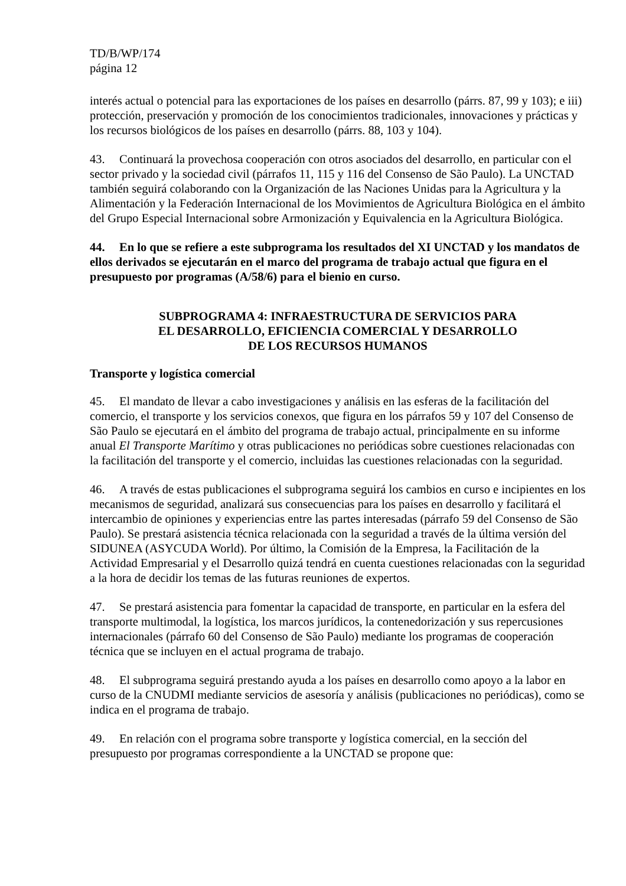TD/B/WP/174
página 12
interés actual o potencial para las exportaciones de los países en desarrollo (párrs. 87, 99 y 103); e iii) protección, preservación y promoción de los conocimientos tradicionales, innovaciones y prácticas y los recursos biológicos de los países en desarrollo (párrs. 88, 103 y 104).
43. Continuará la provechosa cooperación con otros asociados del desarrollo, en particular con el sector privado y la sociedad civil (párrafos 11, 115 y 116 del Consenso de São Paulo). La UNCTAD también seguirá colaborando con la Organización de las Naciones Unidas para la Agricultura y la Alimentación y la Federación Internacional de los Movimientos de Agricultura Biológica en el ámbito del Grupo Especial Internacional sobre Armonización y Equivalencia en la Agricultura Biológica.
44. En lo que se refiere a este subprograma los resultados del XI UNCTAD y los mandatos de ellos derivados se ejecutarán en el marco del programa de trabajo actual que figura en el presupuesto por programas (A/58/6) para el bienio en curso.
SUBPROGRAMA 4: INFRAESTRUCTURA DE SERVICIOS PARA
EL DESARROLLO, EFICIENCIA COMERCIAL Y DESARROLLO
DE LOS RECURSOS HUMANOS
Transporte y logística comercial
45. El mandato de llevar a cabo investigaciones y análisis en las esferas de la facilitación del comercio, el transporte y los servicios conexos, que figura en los párrafos 59 y 107 del Consenso de São Paulo se ejecutará en el ámbito del programa de trabajo actual, principalmente en su informe anual El Transporte Marítimo y otras publicaciones no periódicas sobre cuestiones relacionadas con la facilitación del transporte y el comercio, incluidas las cuestiones relacionadas con la seguridad.
46. A través de estas publicaciones el subprograma seguirá los cambios en curso e incipientes en los mecanismos de seguridad, analizará sus consecuencias para los países en desarrollo y facilitará el intercambio de opiniones y experiencias entre las partes interesadas (párrafo 59 del Consenso de São Paulo). Se prestará asistencia técnica relacionada con la seguridad a través de la última versión del SIDUNEA (ASYCUDA World). Por último, la Comisión de la Empresa, la Facilitación de la Actividad Empresarial y el Desarrollo quizá tendrá en cuenta cuestiones relacionadas con la seguridad a la hora de decidir los temas de las futuras reuniones de expertos.
47. Se prestará asistencia para fomentar la capacidad de transporte, en particular en la esfera del transporte multimodal, la logística, los marcos jurídicos, la contenedorización y sus repercusiones internacionales (párrafo 60 del Consenso de São Paulo) mediante los programas de cooperación técnica que se incluyen en el actual programa de trabajo.
48. El subprograma seguirá prestando ayuda a los países en desarrollo como apoyo a la labor en curso de la CNUDMI mediante servicios de asesoría y análisis (publicaciones no periódicas), como se indica en el programa de trabajo.
49. En relación con el programa sobre transporte y logística comercial, en la sección del presupuesto por programas correspondiente a la UNCTAD se propone que: